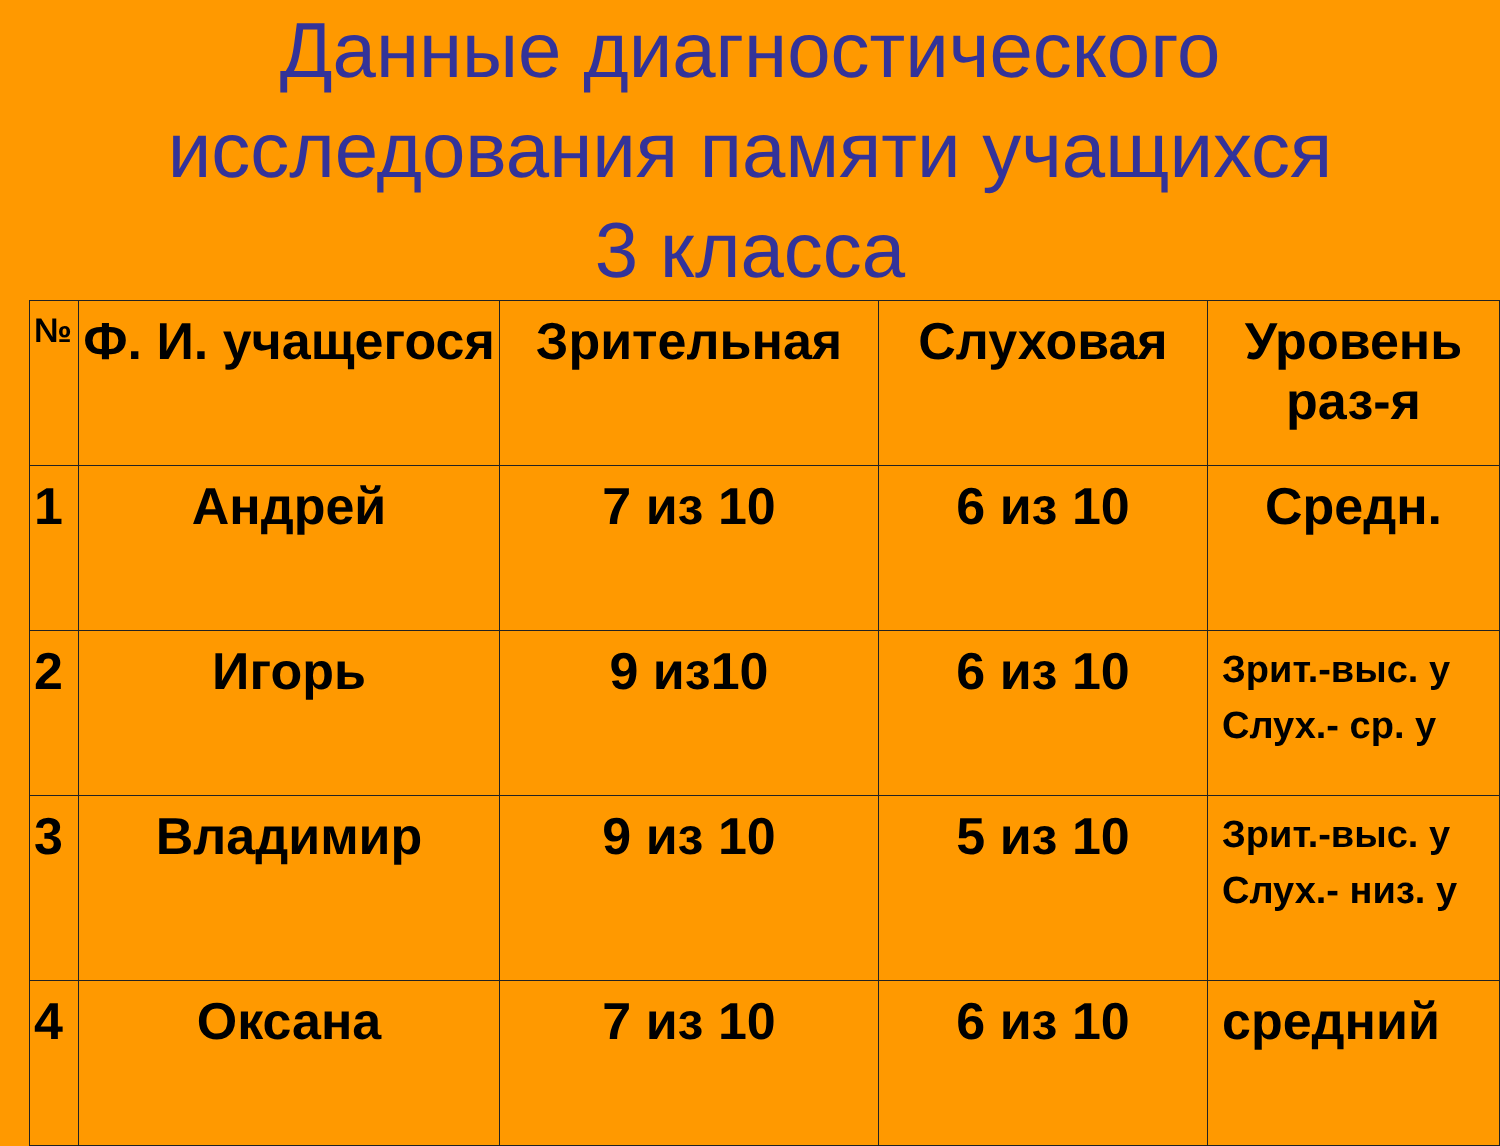Данные диагностического
исследования памяти учащихся
3 класса
| № | Ф. И. учащегося | Зрительная | Слуховая | Уровень раз-я |
| 1 | Андрей | 7 из 10 | 6 из 10 | Средн. |
| 2 | Игорь | 9 из10 | 6 из 10 | Зрит.-выс. у Слух.- ср. у |
| 3 | Владимир | 9 из 10 | 5 из 10 | Зрит.-выс. у Слух.- низ. у |
| 4 | Оксана | 7 из 10 | 6 из 10 | средний |